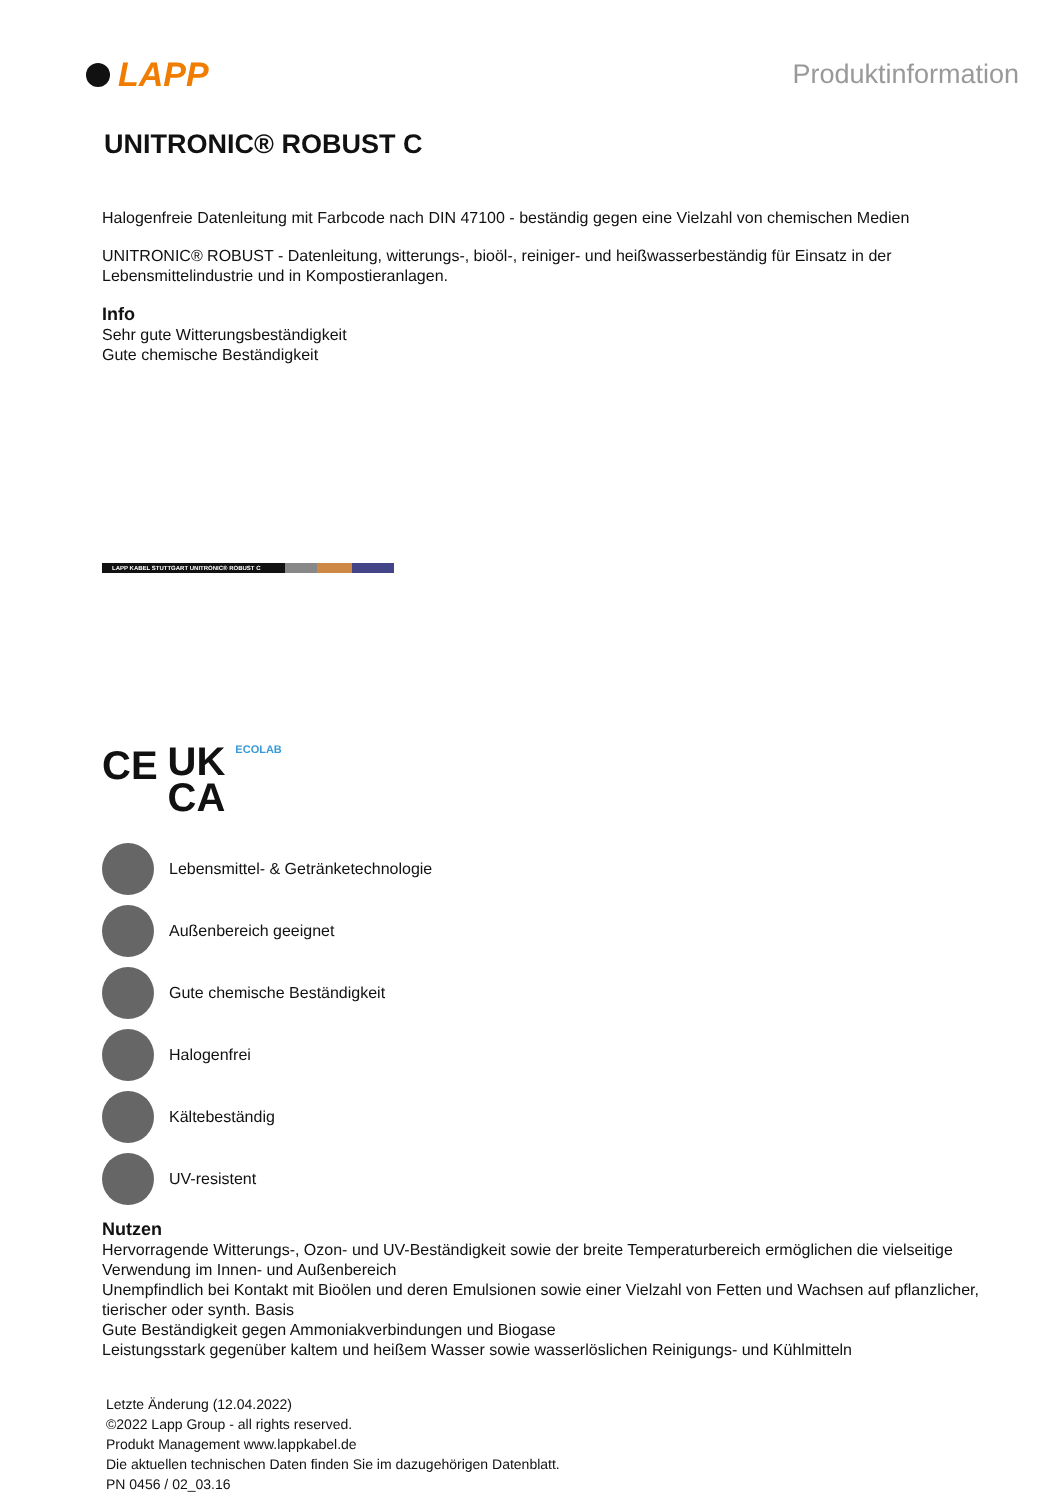LAPP
Produktinformation
UNITRONIC® ROBUST C
Halogenfreie Datenleitung mit Farbcode nach DIN 47100 - beständig gegen eine Vielzahl von chemischen Medien
UNITRONIC® ROBUST - Datenleitung, witterungs-, bioöl-, reiniger- und heißwasserbeständig für Einsatz in der Lebensmittelindustrie und in Kompostieranlagen.
Info
Sehr gute Witterungsbeständigkeit
Gute chemische Beständigkeit
LAPP KABEL STUTTGART UNITRONIC® ROBUST C
CE UK
CA ECOLAB
Lebensmittel- & Getränketechnologie
Außenbereich geeignet
Gute chemische Beständigkeit
Halogenfrei
Kältebeständig
UV-resistent
Nutzen
Hervorragende Witterungs-, Ozon- und UV-Beständigkeit sowie der breite Temperaturbereich ermöglichen die vielseitige Verwendung im Innen- und Außenbereich
Unempfindlich bei Kontakt mit Bioölen und deren Emulsionen sowie einer Vielzahl von Fetten und Wachsen auf pflanzlicher, tierischer oder synth. Basis
Gute Beständigkeit gegen Ammoniakverbindungen und Biogase
Leistungsstark gegenüber kaltem und heißem Wasser sowie wasserlöslichen Reinigungs- und Kühlmitteln
Letzte Änderung (12.04.2022)
©2022 Lapp Group - all rights reserved.
Produkt Management www.lappkabel.de
Die aktuellen technischen Daten finden Sie im dazugehörigen Datenblatt.
PN 0456 / 02_03.16